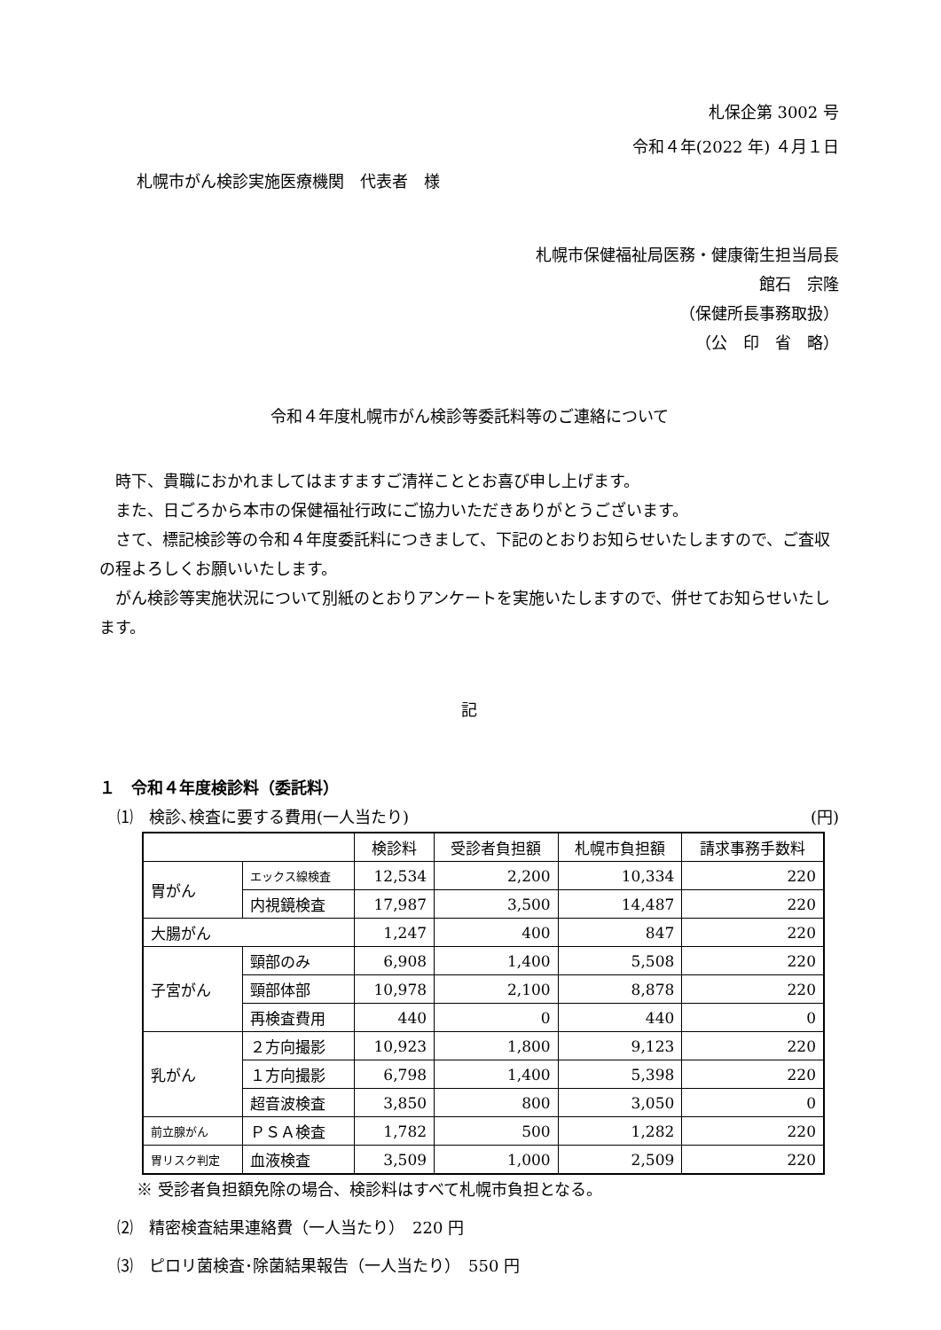札保企第 3002 号
令和４年(2022 年) ４月１日
札幌市がん検診実施医療機関　代表者　様
札幌市保健福祉局医務・健康衛生担当局長
館石　宗隆
（保健所長事務取扱）
（公　印　省　略）
令和４年度札幌市がん検診等委託料等のご連絡について
　時下、貴職におかれましてはますますご清祥こととお喜び申し上げます。
　また、日ごろから本市の保健福祉行政にご協力いただきありがとうございます。
　さて、標記検診等の令和４年度委託料につきまして、下記のとおりお知らせいたしますので、ご査収の程よろしくお願いいたします。
　がん検診等実施状況について別紙のとおりアンケートを実施いたしますので、併せてお知らせいたします。
記
１　令和４年度検診料（委託料）
⑴　検診､検査に要する費用(一人当たり) (円)
| | | 検診料 | 受診者負担額 | 札幌市負担額 | 請求事務手数料 |
| --- | --- | --- | --- | --- | --- |
| 胃がん | エックス線検査 | 12,534 | 2,200 | 10,334 | 220 |
| | 内視鏡検査 | 17,987 | 3,500 | 14,487 | 220 |
| 大腸がん | | 1,247 | 400 | 847 | 220 |
| 子宮がん | 頸部のみ | 6,908 | 1,400 | 5,508 | 220 |
| | 頸部体部 | 10,978 | 2,100 | 8,878 | 220 |
| | 再検査費用 | 440 | 0 | 440 | 0 |
| 乳がん | ２方向撮影 | 10,923 | 1,800 | 9,123 | 220 |
| | １方向撮影 | 6,798 | 1,400 | 5,398 | 220 |
| | 超音波検査 | 3,850 | 800 | 3,050 | 0 |
| 前立腺がん | ＰＳＡ検査 | 1,782 | 500 | 1,282 | 220 |
| 胃リスク判定 | 血液検査 | 3,509 | 1,000 | 2,509 | 220 |
※ 受診者負担額免除の場合、検診料はすべて札幌市負担となる。
⑵　精密検査結果連絡費（一人当たり）　220 円
⑶　ピロリ菌検査･除菌結果報告（一人当たり）　550 円